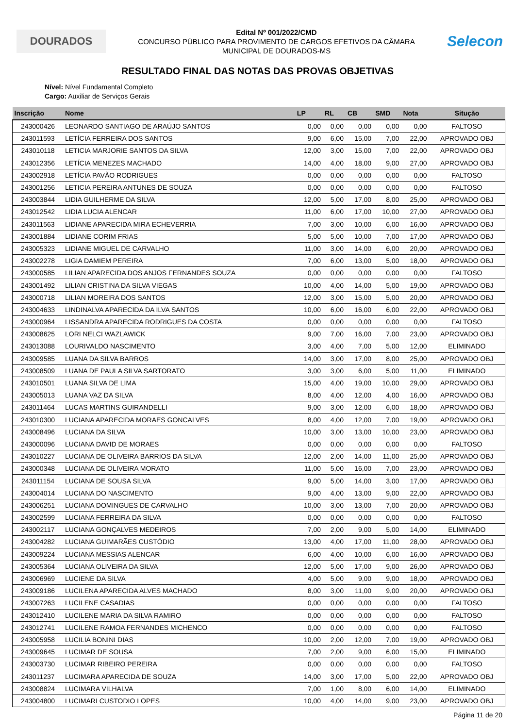DOURADOS
Edital Nº 001/2022/CMD
CONCURSO PÚBLICO PARA PROVIMENTO DE CARGOS EFETIVOS DA CÂMARA
MUNICIPAL DE DOURADOS-MS
Selecon
RESULTADO FINAL DAS NOTAS DAS PROVAS OBJETIVAS
Nível: Nível Fundamental Completo
Cargo: Auxiliar de Serviços Gerais
| Inscrição | Nome | LP | RL | CB | SMD | Nota | Situção |
| --- | --- | --- | --- | --- | --- | --- | --- |
| 243000426 | LEONARDO SANTIAGO DE ARAÚJO SANTOS | 0,00 | 0,00 | 0,00 | 0,00 | 0,00 | FALTOSO |
| 243011593 | LETÍCIA FERREIRA DOS SANTOS | 9,00 | 6,00 | 15,00 | 7,00 | 22,00 | APROVADO OBJ |
| 243010118 | LETICIA MARJORIE SANTOS DA SILVA | 12,00 | 3,00 | 15,00 | 7,00 | 22,00 | APROVADO OBJ |
| 243012356 | LETÍCIA MENEZES MACHADO | 14,00 | 4,00 | 18,00 | 9,00 | 27,00 | APROVADO OBJ |
| 243002918 | LETÍCIA PAVÃO RODRIGUES | 0,00 | 0,00 | 0,00 | 0,00 | 0,00 | FALTOSO |
| 243001256 | LETICIA PEREIRA ANTUNES DE SOUZA | 0,00 | 0,00 | 0,00 | 0,00 | 0,00 | FALTOSO |
| 243003844 | LIDIA GUILHERME DA SILVA | 12,00 | 5,00 | 17,00 | 8,00 | 25,00 | APROVADO OBJ |
| 243012542 | LIDIA LUCIA ALENCAR | 11,00 | 6,00 | 17,00 | 10,00 | 27,00 | APROVADO OBJ |
| 243011563 | LIDIANE APARECIDA MIRA ECHEVERRIA | 7,00 | 3,00 | 10,00 | 6,00 | 16,00 | APROVADO OBJ |
| 243001884 | LIDIANE CORIM FRIAS | 5,00 | 5,00 | 10,00 | 7,00 | 17,00 | APROVADO OBJ |
| 243005323 | LIDIANE MIGUEL DE CARVALHO | 11,00 | 3,00 | 14,00 | 6,00 | 20,00 | APROVADO OBJ |
| 243002278 | LIGIA DAMIEM PEREIRA | 7,00 | 6,00 | 13,00 | 5,00 | 18,00 | APROVADO OBJ |
| 243000585 | LILIAN APARECIDA DOS ANJOS FERNANDES SOUZA | 0,00 | 0,00 | 0,00 | 0,00 | 0,00 | FALTOSO |
| 243001492 | LILIAN CRISTINA DA SILVA VIEGAS | 10,00 | 4,00 | 14,00 | 5,00 | 19,00 | APROVADO OBJ |
| 243000718 | LILIAN MOREIRA DOS SANTOS | 12,00 | 3,00 | 15,00 | 5,00 | 20,00 | APROVADO OBJ |
| 243004633 | LINDINALVA APARECIDA DA ILVA SANTOS | 10,00 | 6,00 | 16,00 | 6,00 | 22,00 | APROVADO OBJ |
| 243000964 | LISSANDRA APARECIDA RODRIGUES DA COSTA | 0,00 | 0,00 | 0,00 | 0,00 | 0,00 | FALTOSO |
| 243008625 | LORI NELCI WAZLAWICK | 9,00 | 7,00 | 16,00 | 7,00 | 23,00 | APROVADO OBJ |
| 243013088 | LOURIVALDO NASCIMENTO | 3,00 | 4,00 | 7,00 | 5,00 | 12,00 | ELIMINADO |
| 243009585 | LUANA DA SILVA BARROS | 14,00 | 3,00 | 17,00 | 8,00 | 25,00 | APROVADO OBJ |
| 243008509 | LUANA DE PAULA SILVA SARTORATO | 3,00 | 3,00 | 6,00 | 5,00 | 11,00 | ELIMINADO |
| 243010501 | LUANA SILVA DE LIMA | 15,00 | 4,00 | 19,00 | 10,00 | 29,00 | APROVADO OBJ |
| 243005013 | LUANA VAZ DA SILVA | 8,00 | 4,00 | 12,00 | 4,00 | 16,00 | APROVADO OBJ |
| 243011464 | LUCAS MARTINS GUIRANDELLI | 9,00 | 3,00 | 12,00 | 6,00 | 18,00 | APROVADO OBJ |
| 243010300 | LUCIANA APARECIDA MORAES GONCALVES | 8,00 | 4,00 | 12,00 | 7,00 | 19,00 | APROVADO OBJ |
| 243008496 | LUCIANA DA SILVA | 10,00 | 3,00 | 13,00 | 10,00 | 23,00 | APROVADO OBJ |
| 243000096 | LUCIANA DAVID DE MORAES | 0,00 | 0,00 | 0,00 | 0,00 | 0,00 | FALTOSO |
| 243010227 | LUCIANA DE OLIVEIRA BARRIOS DA SILVA | 12,00 | 2,00 | 14,00 | 11,00 | 25,00 | APROVADO OBJ |
| 243000348 | LUCIANA DE OLIVEIRA MORATO | 11,00 | 5,00 | 16,00 | 7,00 | 23,00 | APROVADO OBJ |
| 243011154 | LUCIANA DE SOUSA SILVA | 9,00 | 5,00 | 14,00 | 3,00 | 17,00 | APROVADO OBJ |
| 243004014 | LUCIANA DO NASCIMENTO | 9,00 | 4,00 | 13,00 | 9,00 | 22,00 | APROVADO OBJ |
| 243006251 | LUCIANA DOMINGUES DE CARVALHO | 10,00 | 3,00 | 13,00 | 7,00 | 20,00 | APROVADO OBJ |
| 243002599 | LUCIANA FERREIRA DA SILVA | 0,00 | 0,00 | 0,00 | 0,00 | 0,00 | FALTOSO |
| 243002117 | LUCIANA GONÇALVES MEDEIROS | 7,00 | 2,00 | 9,00 | 5,00 | 14,00 | ELIMINADO |
| 243004282 | LUCIANA GUIMARÃES CUSTÓDIO | 13,00 | 4,00 | 17,00 | 11,00 | 28,00 | APROVADO OBJ |
| 243009224 | LUCIANA MESSIAS ALENCAR | 6,00 | 4,00 | 10,00 | 6,00 | 16,00 | APROVADO OBJ |
| 243005364 | LUCIANA OLIVEIRA DA SILVA | 12,00 | 5,00 | 17,00 | 9,00 | 26,00 | APROVADO OBJ |
| 243006969 | LUCIENE DA SILVA | 4,00 | 5,00 | 9,00 | 9,00 | 18,00 | APROVADO OBJ |
| 243009186 | LUCILENA APARECIDA ALVES MACHADO | 8,00 | 3,00 | 11,00 | 9,00 | 20,00 | APROVADO OBJ |
| 243007263 | LUCILENE CASADIAS | 0,00 | 0,00 | 0,00 | 0,00 | 0,00 | FALTOSO |
| 243012410 | LUCILENE MARIA DA SILVA RAMIRO | 0,00 | 0,00 | 0,00 | 0,00 | 0,00 | FALTOSO |
| 243012741 | LUCILENE RAMOA FERNANDES MICHENCO | 0,00 | 0,00 | 0,00 | 0,00 | 0,00 | FALTOSO |
| 243005958 | LUCILIA BONINI DIAS | 10,00 | 2,00 | 12,00 | 7,00 | 19,00 | APROVADO OBJ |
| 243009645 | LUCIMAR DE SOUSA | 7,00 | 2,00 | 9,00 | 6,00 | 15,00 | ELIMINADO |
| 243003730 | LUCIMAR RIBEIRO PEREIRA | 0,00 | 0,00 | 0,00 | 0,00 | 0,00 | FALTOSO |
| 243011237 | LUCIMARA APARECIDA DE SOUZA | 14,00 | 3,00 | 17,00 | 5,00 | 22,00 | APROVADO OBJ |
| 243008824 | LUCIMARA VILHALVA | 7,00 | 1,00 | 8,00 | 6,00 | 14,00 | ELIMINADO |
| 243004800 | LUCIMARI CUSTODIO LOPES | 10,00 | 4,00 | 14,00 | 9,00 | 23,00 | APROVADO OBJ |
Página 11 de 20